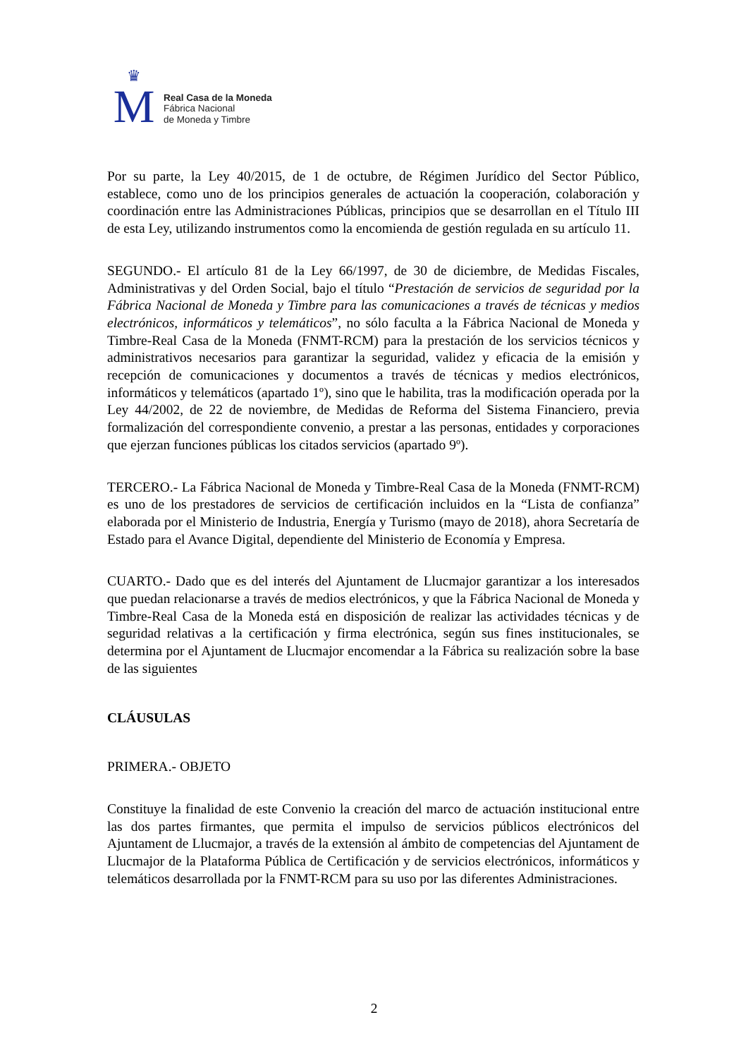♛
M
Real Casa de la Moneda
Fábrica Nacional
de Moneda y Timbre
Por su parte, la Ley 40/2015, de 1 de octubre, de Régimen Jurídico del Sector Público, establece, como uno de los principios generales de actuación la cooperación, colaboración y coordinación entre las Administraciones Públicas, principios que se desarrollan en el Título III de esta Ley, utilizando instrumentos como la encomienda de gestión regulada en su artículo 11.
SEGUNDO.- El artículo 81 de la Ley 66/1997, de 30 de diciembre, de Medidas Fiscales, Administrativas y del Orden Social, bajo el título “Prestación de servicios de seguridad por la Fábrica Nacional de Moneda y Timbre para las comunicaciones a través de técnicas y medios electrónicos, informáticos y telemáticos”, no sólo faculta a la Fábrica Nacional de Moneda y Timbre-Real Casa de la Moneda (FNMT-RCM) para la prestación de los servicios técnicos y administrativos necesarios para garantizar la seguridad, validez y eficacia de la emisión y recepción de comunicaciones y documentos a través de técnicas y medios electrónicos, informáticos y telemáticos (apartado 1º), sino que le habilita, tras la modificación operada por la Ley 44/2002, de 22 de noviembre, de Medidas de Reforma del Sistema Financiero, previa formalización del correspondiente convenio, a prestar a las personas, entidades y corporaciones que ejerzan funciones públicas los citados servicios (apartado 9º).
TERCERO.- La Fábrica Nacional de Moneda y Timbre-Real Casa de la Moneda (FNMT-RCM) es uno de los prestadores de servicios de certificación incluidos en la “Lista de confianza” elaborada por el Ministerio de Industria, Energía y Turismo (mayo de 2018), ahora Secretaría de Estado para el Avance Digital, dependiente del Ministerio de Economía y Empresa.
CUARTO.- Dado que es del interés del Ajuntament de Llucmajor garantizar a los interesados que puedan relacionarse a través de medios electrónicos, y que la Fábrica Nacional de Moneda y Timbre-Real Casa de la Moneda está en disposición de realizar las actividades técnicas y de seguridad relativas a la certificación y firma electrónica, según sus fines institucionales, se determina por el Ajuntament de Llucmajor encomendar a la Fábrica su realización sobre la base de las siguientes
CLÁUSULAS
PRIMERA.- OBJETO
Constituye la finalidad de este Convenio la creación del marco de actuación institucional entre las dos partes firmantes, que permita el impulso de servicios públicos electrónicos del Ajuntament de Llucmajor, a través de la extensión al ámbito de competencias del Ajuntament de Llucmajor de la Plataforma Pública de Certificación y de servicios electrónicos, informáticos y telemáticos desarrollada por la FNMT-RCM para su uso por las diferentes Administraciones.
2